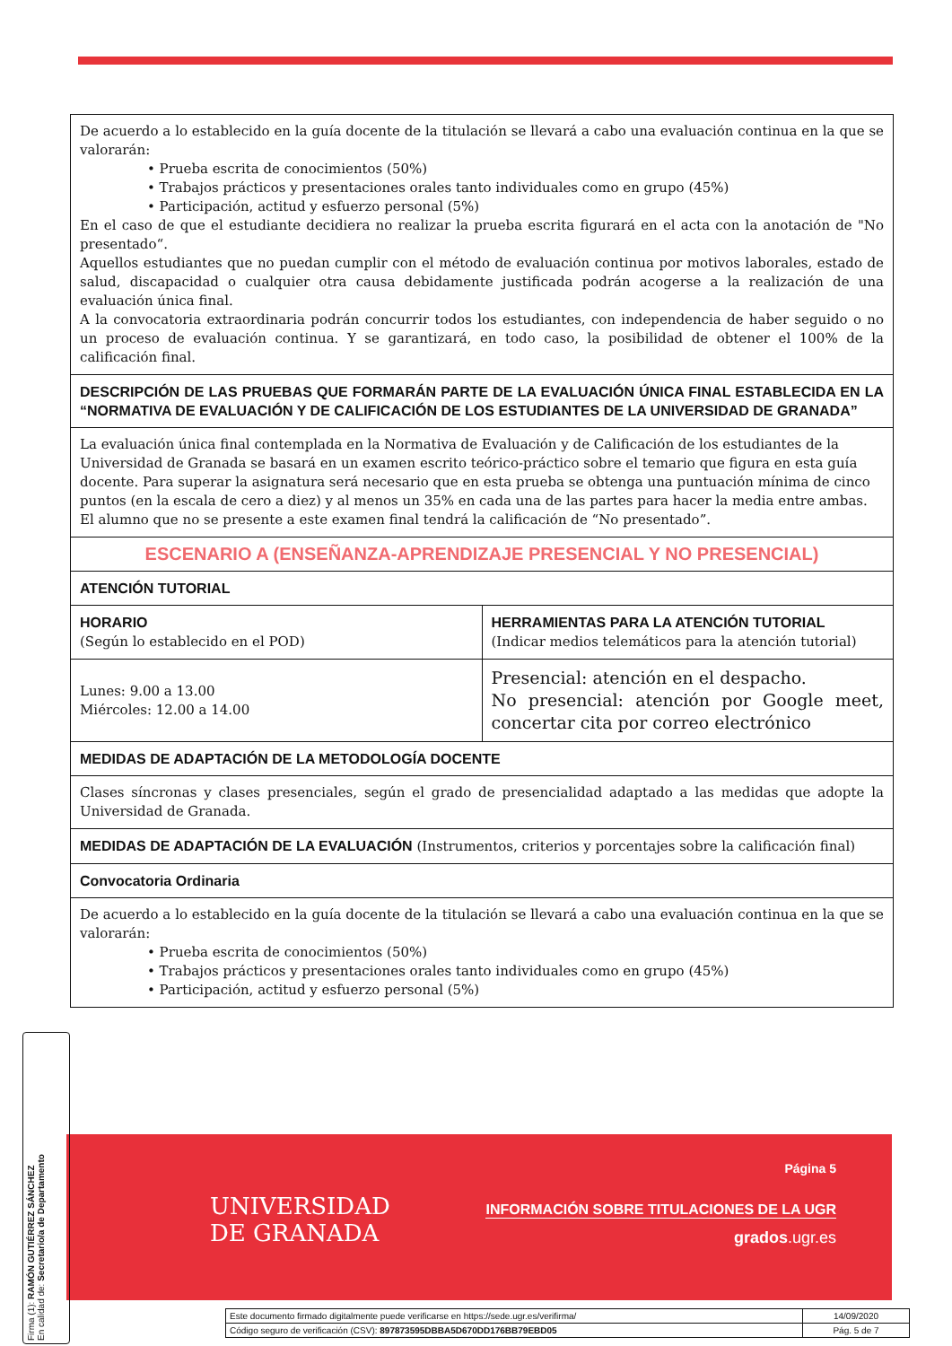| De acuerdo a lo establecido en la guía docente de la titulación se llevará a cabo una evaluación continua en la que se valorarán: • Prueba escrita de conocimientos (50%) • Trabajos prácticos y presentaciones orales tanto individuales como en grupo (45%) • Participación, actitud y esfuerzo personal (5%) En el caso de que el estudiante decidiera no realizar la prueba escrita figurará en el acta con la anotación de "No presentado“. Aquellos estudiantes que no puedan cumplir con el método de evaluación continua por motivos laborales, estado de salud, discapacidad o cualquier otra causa debidamente justificada podrán acogerse a la realización de una evaluación única final. A la convocatoria extraordinaria podrán concurrir todos los estudiantes, con independencia de haber seguido o no un proceso de evaluación continua. Y se garantizará, en todo caso, la posibilidad de obtener el 100% de la calificación final. | |
| DESCRIPCIÓN DE LAS PRUEBAS QUE FORMARÁN PARTE DE LA EVALUACIÓN ÚNICA FINAL ESTABLECIDA EN LA “NORMATIVA DE EVALUACIÓN Y DE CALIFICACIÓN DE LOS ESTUDIANTES DE LA UNIVERSIDAD DE GRANADA” | |
| La evaluación única final contemplada en la Normativa de Evaluación y de Calificación de los estudiantes de la Universidad de Granada se basará en un examen escrito teórico-práctico sobre el temario que figura en esta guía docente. Para superar la asignatura será necesario que en esta prueba se obtenga una puntuación mínima de cinco puntos (en la escala de cero a diez) y al menos un 35% en cada una de las partes para hacer la media entre ambas. El alumno que no se presente a este examen final tendrá la calificación de “No presentado”. | |
| ESCENARIO A (ENSEÑANZA-APRENDIZAJE PRESENCIAL Y NO PRESENCIAL) | |
| ATENCIÓN TUTORIAL | |
| HORARIO (Según lo establecido en el POD) | HERRAMIENTAS PARA LA ATENCIÓN TUTORIAL (Indicar medios telemáticos para la atención tutorial) |
| Lunes: 9.00 a 13.00 Miércoles: 12.00 a 14.00 | Presencial: atención en el despacho. No presencial: atención por Google meet, concertar cita por correo electrónico |
| MEDIDAS DE ADAPTACIÓN DE LA METODOLOGÍA DOCENTE | |
| Clases síncronas y clases presenciales, según el grado de presencialidad adaptado a las medidas que adopte la Universidad de Granada. | |
| MEDIDAS DE ADAPTACIÓN DE LA EVALUACIÓN (Instrumentos, criterios y porcentajes sobre la calificación final) | |
| Convocatoria Ordinaria | |
| De acuerdo a lo establecido en la guía docente de la titulación se llevará a cabo una evaluación continua en la que se valorarán: • Prueba escrita de conocimientos (50%) • Trabajos prácticos y presentaciones orales tanto individuales como en grupo (45%) • Participación, actitud y esfuerzo personal (5%) | |
UNIVERSIDAD
DE GRANADA
Página 5
INFORMACIÓN SOBRE TITULACIONES DE LA UGR
grados.ugr.es
Firma (1): RAMÓN GUTIÉRREZ SÁNCHEZ
En calidad de: Secretario/a de Departamento
| Este documento firmado digitalmente puede verificarse en https://sede.ugr.es/verifirma/ | 14/09/2020 |
| Código seguro de verificación (CSV): 897873595DBBA5D670DD176BB79EBD05 | Pág. 5 de 7 |